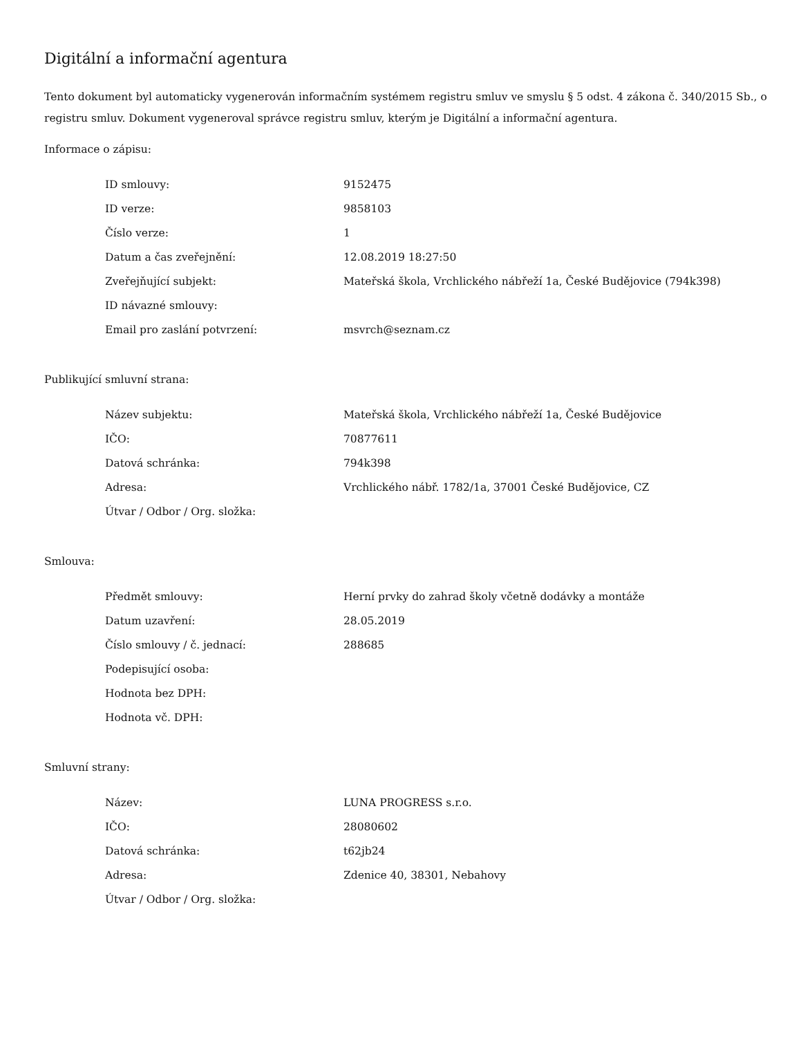Digitální a informační agentura
Tento dokument byl automaticky vygenerován informačním systémem registru smluv ve smyslu § 5 odst. 4 zákona č. 340/2015 Sb., o registru smluv. Dokument vygeneroval správce registru smluv, kterým je Digitální a informační agentura.
Informace o zápisu:
| ID smlouvy: | 9152475 |
| ID verze: | 9858103 |
| Číslo verze: | 1 |
| Datum a čas zveřejnění: | 12.08.2019 18:27:50 |
| Zveřejňující subjekt: | Mateřská škola, Vrchlického nábřeží 1a, České Budějovice (794k398) |
| ID návazné smlouvy: | |
| Email pro zaslání potvrzení: | msvrch@seznam.cz |
Publikující smluvní strana:
| Název subjektu: | Mateřská škola, Vrchlického nábřeží 1a, České Budějovice |
| IČO: | 70877611 |
| Datová schránka: | 794k398 |
| Adresa: | Vrchlického nábř. 1782/1a, 37001 České Budějovice, CZ |
| Útvar / Odbor / Org. složka: | |
Smlouva:
| Předmět smlouvy: | Herní prvky do zahrad školy včetně dodávky a montáže |
| Datum uzavření: | 28.05.2019 |
| Číslo smlouvy / č. jednací: | 288685 |
| Podepisující osoba: | |
| Hodnota bez DPH: | |
| Hodnota vč. DPH: | |
Smluvní strany:
| Název: | LUNA PROGRESS s.r.o. |
| IČO: | 28080602 |
| Datová schránka: | t62jb24 |
| Adresa: | Zdenice 40, 38301, Nebahovy |
| Útvar / Odbor / Org. složka: | |